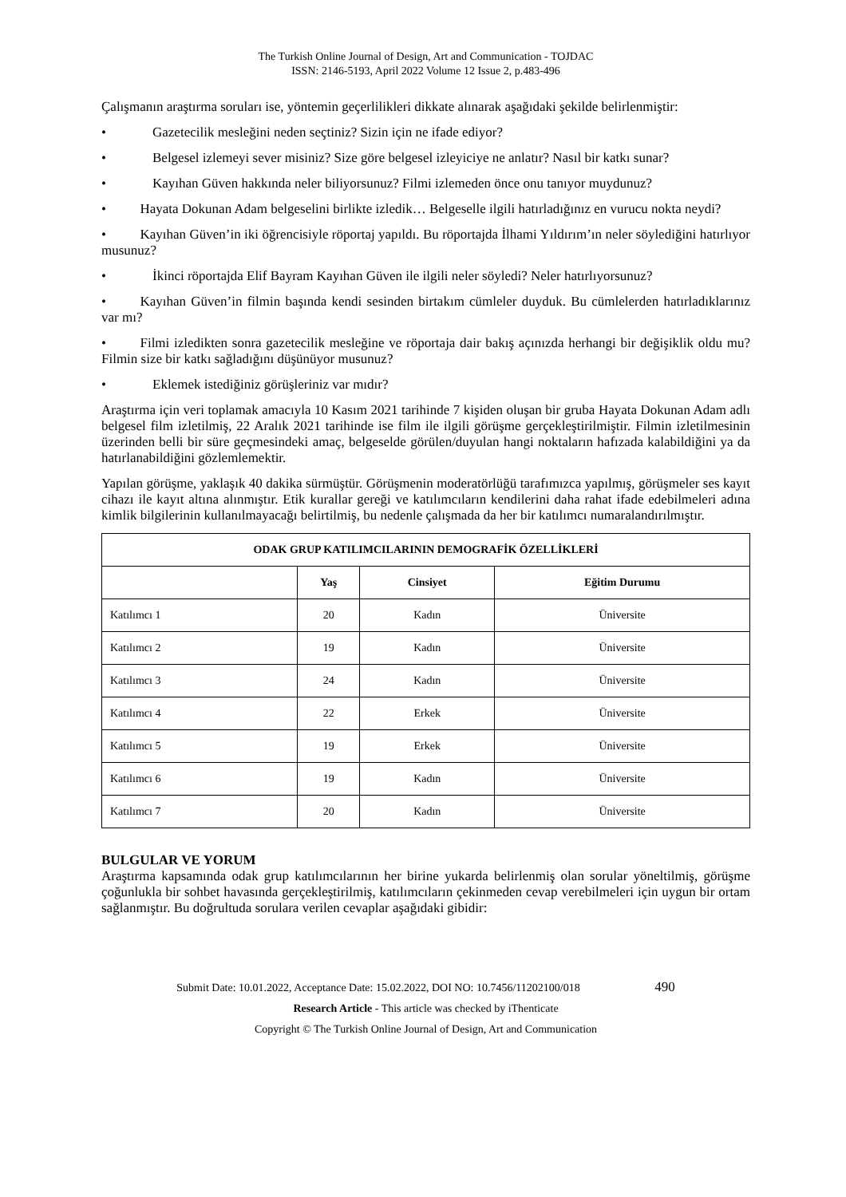The Turkish Online Journal of Design, Art and Communication - TOJDAC
ISSN: 2146-5193, April 2022 Volume 12 Issue 2, p.483-496
Çalışmanın araştırma soruları ise, yöntemin geçerlilikleri dikkate alınarak aşağıdaki şekilde belirlenmiştir:
• Gazetecilik mesleğini neden seçtiniz? Sizin için ne ifade ediyor?
• Belgesel izlemeyi sever misiniz? Size göre belgesel izleyiciye ne anlatır? Nasıl bir katkı sunar?
• Kayıhan Güven hakkında neler biliyorsunuz? Filmi izlemeden önce onu tanıyor muydunuz?
•   Hayata Dokunan Adam belgeselini birlikte izledik… Belgeselle ilgili hatırladığınız en vurucu nokta neydi?
•   Kayıhan Güven’in iki öğrencisiyle röportaj yapıldı. Bu röportajda İlhami Yıldırım’ın neler söylediğini hatırlıyor musunuz?
• İkinci röportajda Elif Bayram Kayıhan Güven ile ilgili neler söyledi? Neler hatırlıyorsunuz?
•   Kayıhan Güven’in filmin başında kendi sesinden birtakım cümleler duyduk. Bu cümlelerden hatırladıklarınız var mı?
•   Filmi izledikten sonra gazetecilik mesleğine ve röportaja dair bakış açınızda herhangi bir değişiklik oldu mu? Filmin size bir katkı sağladığını düşünüyor musunuz?
• Eklemek istediğiniz görüşleriniz var mıdır?
Araştırma için veri toplamak amacıyla 10 Kasım 2021 tarihinde 7 kişiden oluşan bir gruba Hayata Dokunan Adam adlı belgesel film izletilmiş, 22 Aralık 2021 tarihinde ise film ile ilgili görüşme gerçekleştirilmiştir. Filmin izletilmesinin üzerinden belli bir süre geçmesindeki amaç, belgeselde görülen/duyulan hangi noktaların hafızada kalabildiğini ya da hatırlanabildiğini gözlemlemektir.
Yapılan görüşme, yaklaşık 40 dakika sürmüştür. Görüşmenin moderatörlüğü tarafımızca yapılmış, görüşmeler ses kayıt cihazı ile kayıt altına alınmıştır. Etik kurallar gereği ve katılımcıların kendilerini daha rahat ifade edebilmeleri adına kimlik bilgilerinin kullanılmayacağı belirtilmiş, bu nedenle çalışmada da her bir katılımcı numaralandırılmıştır.
| ODAK GRUP KATILIMCILARININ DEMOGRAFİK ÖZELLİKLERİ | | | |
| --- | --- | --- | --- |
| | Yaş | Cinsiyet | Eğitim Durumu |
| Katılımcı 1 | 20 | Kadın | Üniversite |
| Katılımcı 2 | 19 | Kadın | Üniversite |
| Katılımcı 3 | 24 | Kadın | Üniversite |
| Katılımcı 4 | 22 | Erkek | Üniversite |
| Katılımcı 5 | 19 | Erkek | Üniversite |
| Katılımcı 6 | 19 | Kadın | Üniversite |
| Katılımcı 7 | 20 | Kadın | Üniversite |
BULGULAR VE YORUM
Araştırma kapsamında odak grup katılımcılarının her birine yukarda belirlenmiş olan sorular yöneltilmiş, görüşme çoğunlukla bir sohbet havasında gerçekleştirilmiş, katılımcıların çekinmeden cevap verebilmeleri için uygun bir ortam sağlanmıştır. Bu doğrultuda sorulara verilen cevaplar aşağıdaki gibidir:
Submit Date: 10.01.2022, Acceptance Date: 15.02.2022, DOI NO: 10.7456/11202100/018 490
Research Article - This article was checked by iThenticate
Copyright © The Turkish Online Journal of Design, Art and Communication